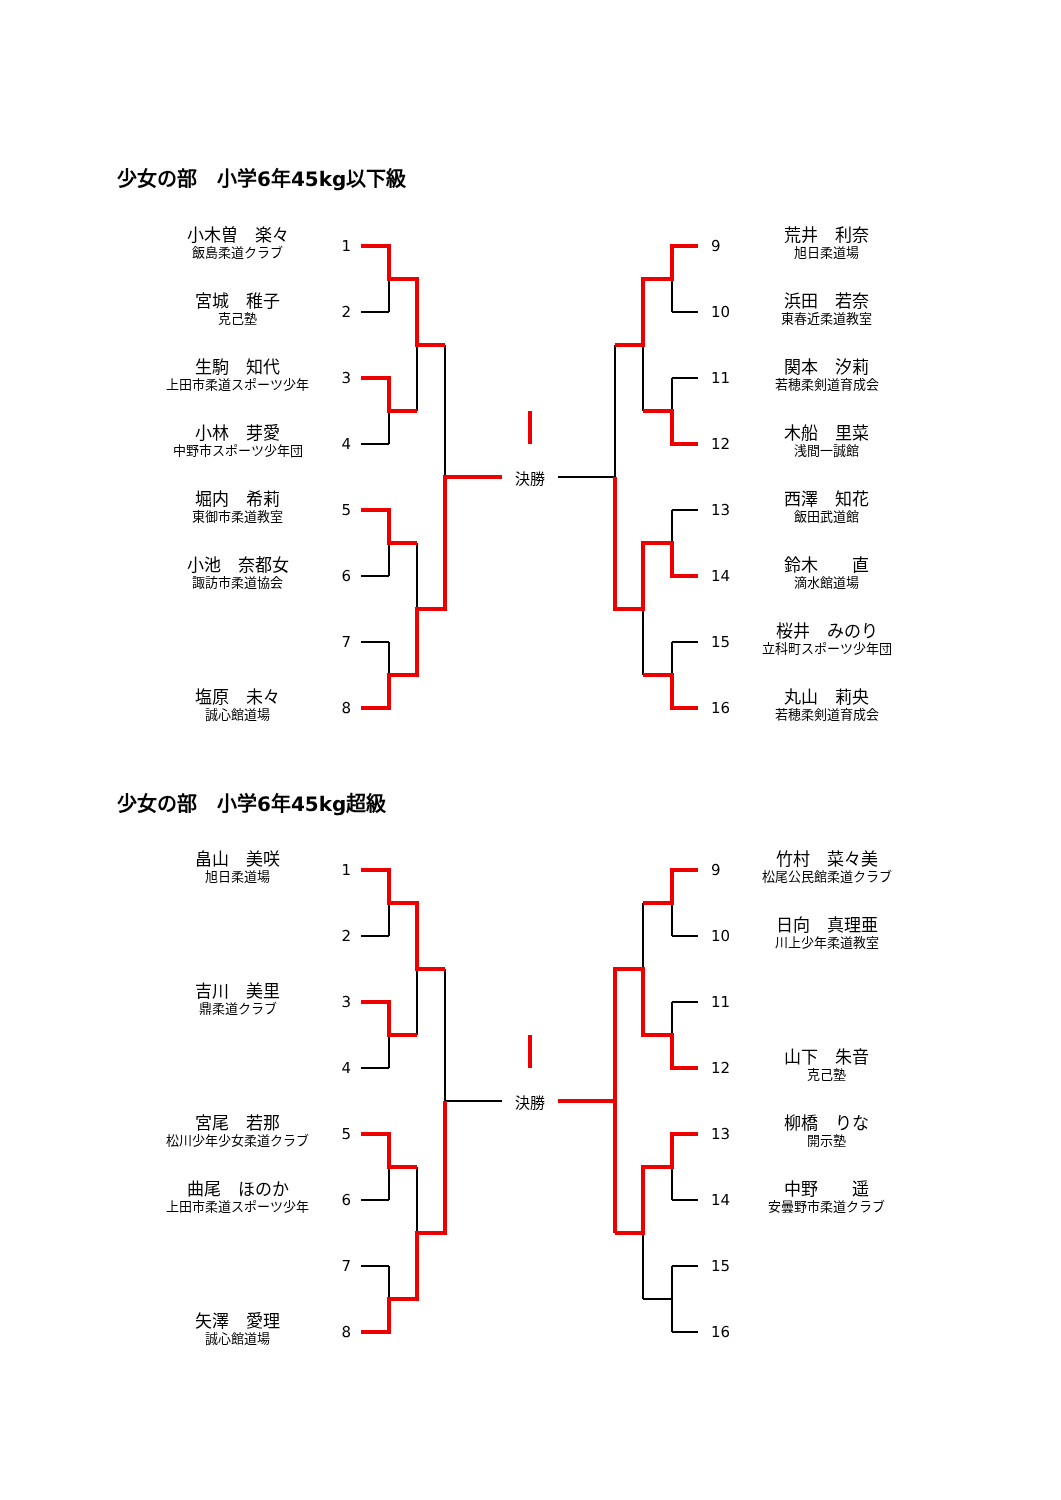少女の部　小学6年45kg以下級
小木曽　楽々
飯島柔道クラブ
1
9
荒井　利奈
旭日柔道場
宮城　稚子
克己塾
2
10
浜田　若奈
東春近柔道教室
生駒　知代
上田市柔道スポーツ少年
3
11
関本　汐莉
若穂柔剣道育成会
小林　芽愛
中野市スポーツ少年団
4
決勝
12
木船　里菜
浅間一誠館
堀内　希莉
東御市柔道教室
5
13
西澤　知花
飯田武道館
小池　奈都女
諏訪市柔道協会
6
14
鈴木　　直
滴水館道場
7
15
桜井　みのり
立科町スポーツ少年団
塩原　未々
誠心館道場
8
16
丸山　莉央
若穂柔剣道育成会
少女の部　小学6年45kg超級
畠山　美咲
旭日柔道場
1
9
竹村　菜々美
松尾公民館柔道クラブ
2
10
日向　真理亜
川上少年柔道教室
吉川　美里
鼎柔道クラブ
3
11
4
決勝
12
山下　朱音
克己塾
宮尾　若那
松川少年少女柔道クラブ
5
13
柳橋　りな
開示塾
曲尾　ほのか
上田市柔道スポーツ少年
6
14
中野　　遥
安曇野市柔道クラブ
7
15
矢澤　愛理
誠心館道場
8
16